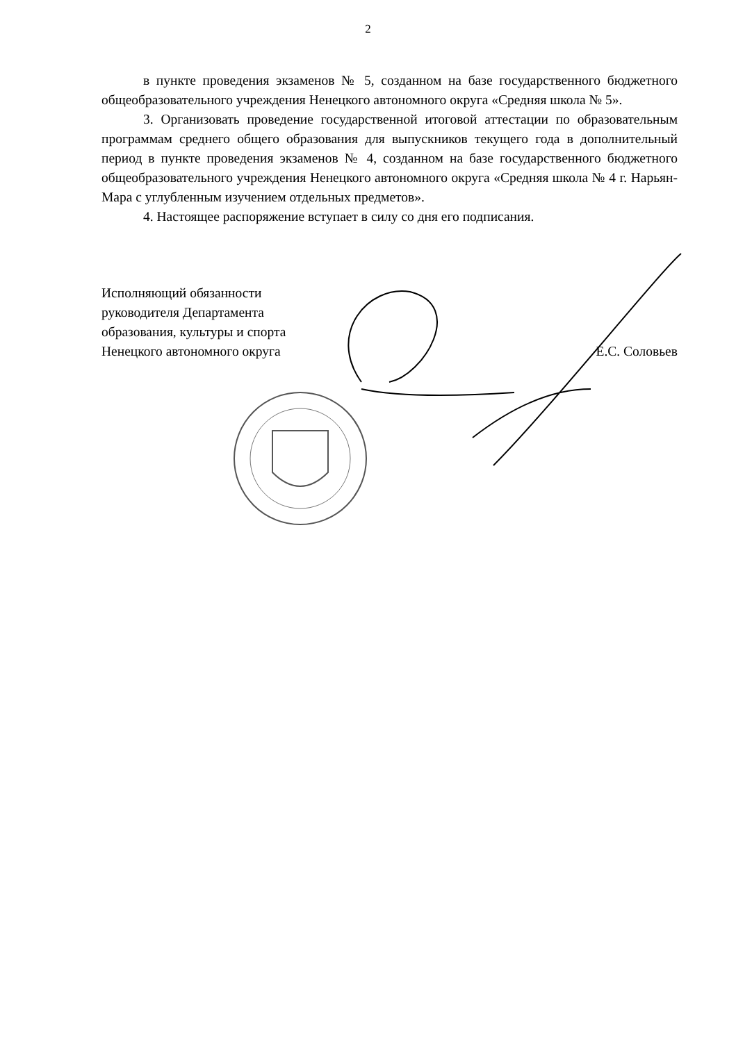2
в пункте проведения экзаменов № 5, созданном на базе государственного бюджетного общеобразовательного учреждения Ненецкого автономного округа «Средняя школа № 5».
3. Организовать проведение государственной итоговой аттестации по образовательным программам среднего общего образования для выпускников текущего года в дополнительный период в пункте проведения экзаменов № 4, созданном на базе государственного бюджетного общеобразовательного учреждения Ненецкого автономного округа «Средняя школа № 4 г. Нарьян-Мара с углубленным изучением отдельных предметов».
4. Настоящее распоряжение вступает в силу со дня его подписания.
Исполняющий обязанности
руководителя Департамента
образования, культуры и спорта
Ненецкого автономного округа
Е.С. Соловьев